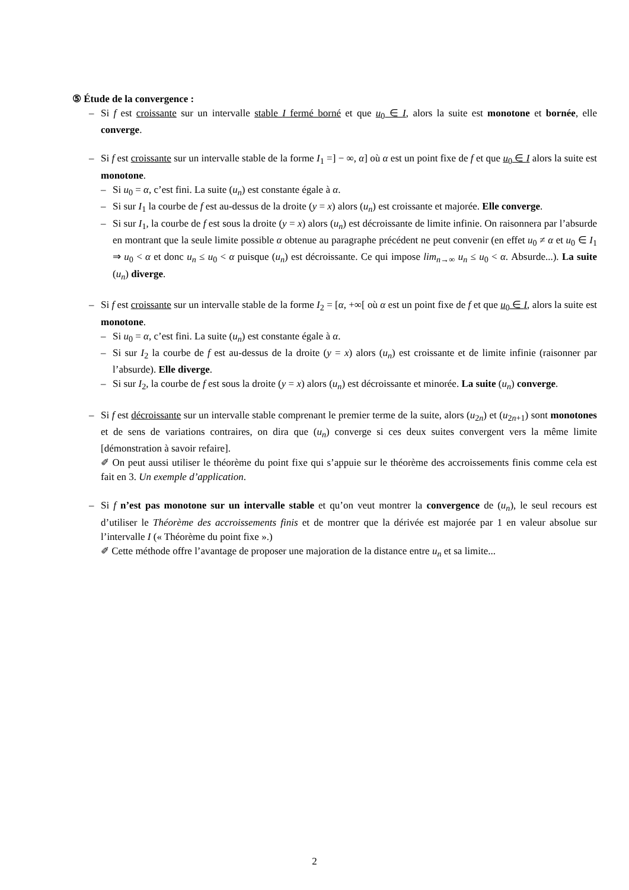⑤ Étude de la convergence :
– Si f est croissante sur un intervalle stable I fermé borné et que u<sub>0</sub> ∈ I, alors la suite est monotone et bornée, elle converge.
– Si f est croissante sur un intervalle stable de la forme I<sub>1</sub> =] − ∞, α] où α est un point fixe de f et que u<sub>0</sub> ∈ I alors la suite est monotone.
– Si u<sub>0</sub> = α, c’est fini. La suite (u<sub>n</sub>) est constante égale à α.
– Si sur I<sub>1</sub> la courbe de f est au-dessus de la droite (y = x) alors (u<sub>n</sub>) est croissante et majorée. Elle converge.
– Si sur I<sub>1</sub>, la courbe de f est sous la droite (y = x) alors (u<sub>n</sub>) est décroissante de limite infinie. On raisonnera par l’absurde en montrant que la seule limite possible α obtenue au paragraphe précédent ne peut convenir (en effet u<sub>0</sub> ≠ α et u<sub>0</sub> ∈ I<sub>1</sub> ⇒ u<sub>0</sub> < α et donc u<sub>n</sub> ≤ u<sub>0</sub> < α puisque (u<sub>n</sub>) est décroissante. Ce qui impose lim<sub>n→∞</sub> u<sub>n</sub> ≤ u<sub>0</sub> < α. Absurde...). La suite (u<sub>n</sub>) diverge.
– Si f est croissante sur un intervalle stable de la forme I<sub>2</sub> = [α, +∞[ où α est un point fixe de f et que u<sub>0</sub> ∈ I, alors la suite est monotone.
– Si u<sub>0</sub> = α, c’est fini. La suite (u<sub>n</sub>) est constante égale à α.
– Si sur I<sub>2</sub> la courbe de f est au-dessus de la droite (y = x) alors (u<sub>n</sub>) est croissante et de limite infinie (raisonner par l’absurde). Elle diverge.
– Si sur I<sub>2</sub>, la courbe de f est sous la droite (y = x) alors (u<sub>n</sub>) est décroissante et minorée. La suite (u<sub>n</sub>) converge.
– Si f est décroissante sur un intervalle stable comprenant le premier terme de la suite, alors (u<sub>2n</sub>) et (u<sub>2n+1</sub>) sont monotones et de sens de variations contraires, on dira que (u<sub>n</sub>) converge si ces deux suites convergent vers la même limite [démonstration à savoir refaire].
✐ On peut aussi utiliser le théorème du point fixe qui s’appuie sur le théorème des accroissements finis comme cela est fait en 3. Un exemple d’application.
– Si f n’est pas monotone sur un intervalle stable et qu’on veut montrer la convergence de (u<sub>n</sub>), le seul recours est d’utiliser le Théorème des accroissements finis et de montrer que la dérivée est majorée par 1 en valeur absolue sur l’intervalle I (« Théorème du point fixe ».)
✐ Cette méthode offre l’avantage de proposer une majoration de la distance entre u<sub>n</sub> et sa limite...
2